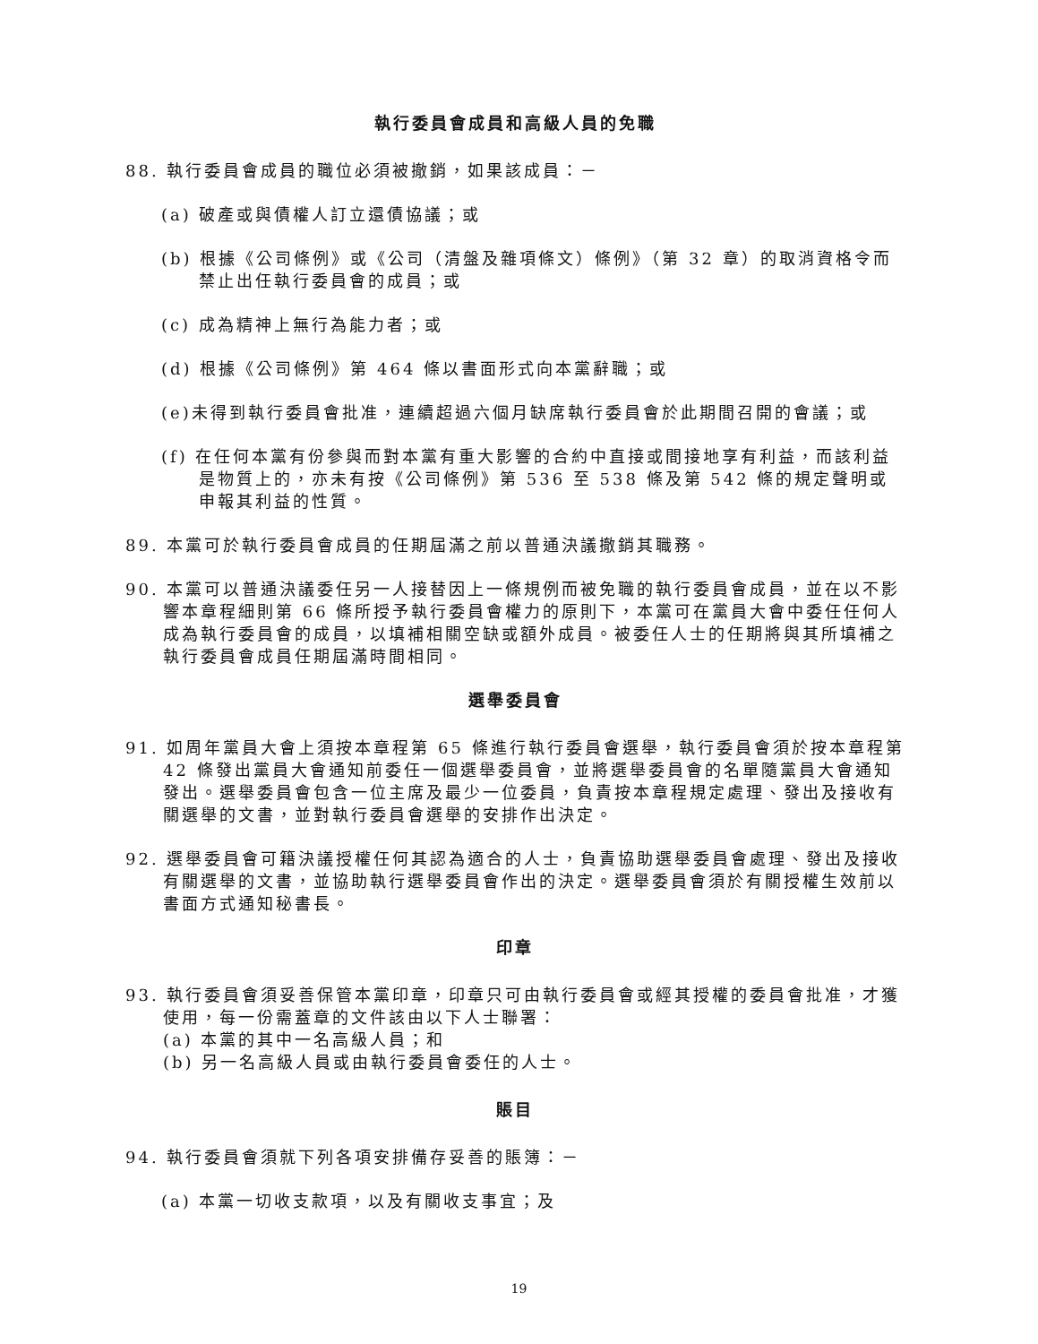執行委員會成員和高級人員的免職
88. 執行委員會成員的職位必須被撤銷，如果該成員：－
(a) 破產或與債權人訂立還債協議；或
(b) 根據《公司條例》或《公司（清盤及雜項條文）條例》（第 32 章）的取消資格令而禁止出任執行委員會的成員；或
(c) 成為精神上無行為能力者；或
(d) 根據《公司條例》第 464 條以書面形式向本黨辭職；或
(e)未得到執行委員會批准，連續超過六個月缺席執行委員會於此期間召開的會議；或
(f) 在任何本黨有份參與而對本黨有重大影響的合約中直接或間接地享有利益，而該利益是物質上的，亦未有按《公司條例》第 536 至 538 條及第 542 條的規定聲明或申報其利益的性質。
89. 本黨可於執行委員會成員的任期屆滿之前以普通決議撤銷其職務。
90. 本黨可以普通決議委任另一人接替因上一條規例而被免職的執行委員會成員，並在以不影響本章程細則第 66 條所授予執行委員會權力的原則下，本黨可在黨員大會中委任任何人成為執行委員會的成員，以填補相關空缺或額外成員。被委任人士的任期將與其所填補之執行委員會成員任期屆滿時間相同。
選舉委員會
91. 如周年黨員大會上須按本章程第 65 條進行執行委員會選舉，執行委員會須於按本章程第 42 條發出黨員大會通知前委任一個選舉委員會，並將選舉委員會的名單隨黨員大會通知發出。選舉委員會包含一位主席及最少一位委員，負責按本章程規定處理、發出及接收有關選舉的文書，並對執行委員會選舉的安排作出決定。
92. 選舉委員會可籍決議授權任何其認為適合的人士，負責協助選舉委員會處理、發出及接收有關選舉的文書，並協助執行選舉委員會作出的決定。選舉委員會須於有關授權生效前以書面方式通知秘書長。
印章
93. 執行委員會須妥善保管本黨印章，印章只可由執行委員會或經其授權的委員會批准，才獲使用，每一份需蓋章的文件該由以下人士聯署：
(a) 本黨的其中一名高級人員；和
(b) 另一名高級人員或由執行委員會委任的人士。
賬目
94. 執行委員會須就下列各項安排備存妥善的賬簿：－
(a) 本黨一切收支款項，以及有關收支事宜；及
19